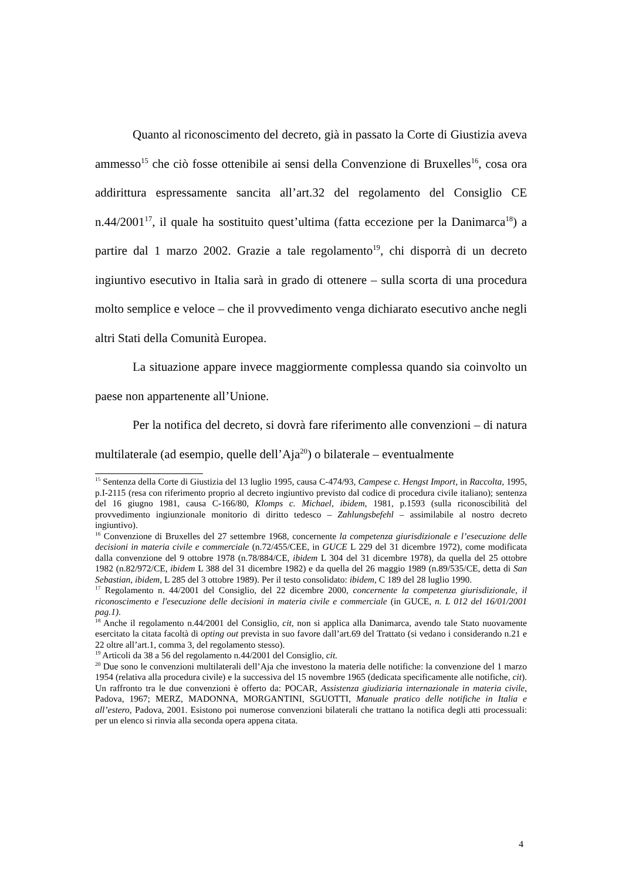Quanto al riconoscimento del decreto, già in passato la Corte di Giustizia aveva ammesso<sup>15</sup> che ciò fosse ottenibile ai sensi della Convenzione di Bruxelles<sup>16</sup>, cosa ora addirittura espressamente sancita all’art.32 del regolamento del Consiglio CE n.44/2001<sup>17</sup>, il quale ha sostituito quest’ultima (fatta eccezione per la Danimarca<sup>18</sup>) a partire dal 1 marzo 2002. Grazie a tale regolamento<sup>19</sup>, chi disporrà di un decreto ingiuntivo esecutivo in Italia sarà in grado di ottenere – sulla scorta di una procedura molto semplice e veloce – che il provvedimento venga dichiarato esecutivo anche negli altri Stati della Comunità Europea.
La situazione appare invece maggiormente complessa quando sia coinvolto un paese non appartenente all’Unione.
Per la notifica del decreto, si dovrà fare riferimento alle convenzioni – di natura multilaterale (ad esempio, quelle dell’Aja<sup>20</sup>) o bilaterale – eventualmente
<sup>15</sup> Sentenza della Corte di Giustizia del 13 luglio 1995, causa C-474/93, Campese c. Hengst Import, in Raccolta, 1995, p.I-2115 (resa con riferimento proprio al decreto ingiuntivo previsto dal codice di procedura civile italiano); sentenza del 16 giugno 1981, causa C-166/80, Klomps c. Michael, ibidem, 1981, p.1593 (sulla riconoscibilità del provvedimento ingiunzionale monitorio di diritto tedesco – Zahlungsbefehl – assimilabile al nostro decreto ingiuntivo).
<sup>16</sup> Convenzione di Bruxelles del 27 settembre 1968, concernente la competenza giurisdizionale e l’esecuzione delle decisioni in materia civile e commerciale (n.72/455/CEE, in GUCE L 229 del 31 dicembre 1972), come modificata dalla convenzione del 9 ottobre 1978 (n.78/884/CE, ibidem L 304 del 31 dicembre 1978), da quella del 25 ottobre 1982 (n.82/972/CE, ibidem L 388 del 31 dicembre 1982) e da quella del 26 maggio 1989 (n.89/535/CE, detta di San Sebastian, ibidem, L 285 del 3 ottobre 1989). Per il testo consolidato: ibidem, C 189 del 28 luglio 1990.
<sup>17</sup> Regolamento n. 44/2001 del Consiglio, del 22 dicembre 2000, concernente la competenza giurisdizionale, il riconoscimento e l'esecuzione delle decisioni in materia civile e commerciale (in GUCE, n. L 012 del 16/01/2001 pag.1).
<sup>18</sup> Anche il regolamento n.44/2001 del Consiglio, cit, non si applica alla Danimarca, avendo tale Stato nuovamente esercitato la citata facoltà di opting out prevista in suo favore dall’art.69 del Trattato (si vedano i considerando n.21 e 22 oltre all’art.1, comma 3, del regolamento stesso).
<sup>19</sup> Articoli da 38 a 56 del regolamento n.44/2001 del Consiglio, cit.
<sup>20</sup> Due sono le convenzioni multilaterali dell’Aja che investono la materia delle notifiche: la convenzione del 1 marzo 1954 (relativa alla procedura civile) e la successiva del 15 novembre 1965 (dedicata specificamente alle notifiche, cit). Un raffronto tra le due convenzioni è offerto da: POCAR, Assistenza giudiziaria internazionale in materia civile, Padova, 1967; MERZ, MADONNA, MORGANTINI, SGUOTTI, Manuale pratico delle notifiche in Italia e all’estero, Padova, 2001. Esistono poi numerose convenzioni bilaterali che trattano la notifica degli atti processuali: per un elenco si rinvia alla seconda opera appena citata.
4